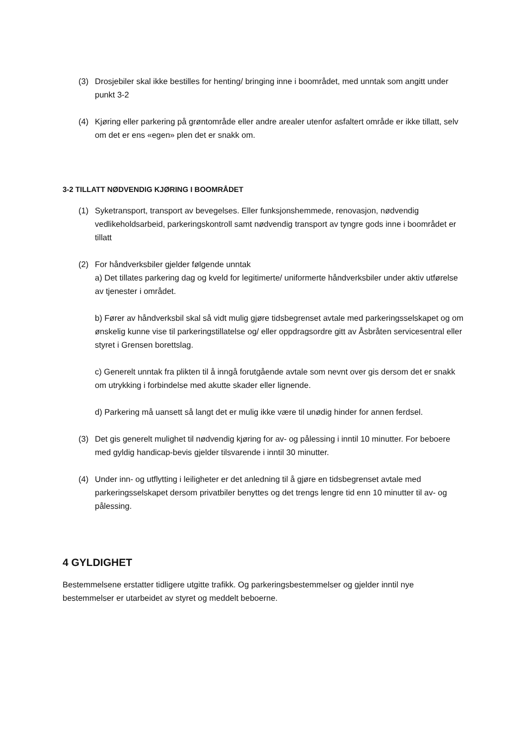(3) Drosjebiler skal ikke bestilles for henting/ bringing inne i boområdet, med unntak som angitt under punkt 3-2
(4) Kjøring eller parkering på grøntområde eller andre arealer utenfor asfaltert område er ikke tillatt, selv om det er ens «egen» plen det er snakk om.
3-2 TILLATT NØDVENDIG KJØRING I BOOMRÅDET
(1) Syketransport, transport av bevegelses. Eller funksjonshemmede, renovasjon, nødvendig vedlikeholdsarbeid, parkeringskontroll samt nødvendig transport av tyngre gods inne i boområdet er tillatt
(2) For håndverksbiler gjelder følgende unntak
a) Det tillates parkering dag og kveld for legitimerte/ uniformerte håndverksbiler under aktiv utførelse av tjenester i området.
b) Fører av håndverksbil skal så vidt mulig gjøre tidsbegrenset avtale med parkeringsselskapet og om ønskelig kunne vise til parkeringstillatelse og/ eller oppdragsordre gitt av Åsbråten servicesentral eller styret i Grensen borettslag.
c) Generelt unntak fra plikten til å inngå forutgående avtale som nevnt over gis dersom det er snakk om utrykking i forbindelse med akutte skader eller lignende.
d) Parkering må uansett så langt det er mulig ikke være til unødig hinder for annen ferdsel.
(3) Det gis generelt mulighet til nødvendig kjøring for av- og pålessing i inntil 10 minutter. For beboere med gyldig handicap-bevis gjelder tilsvarende i inntil 30 minutter.
(4) Under inn- og utflytting i leiligheter er det anledning til å gjøre en tidsbegrenset avtale med parkeringsselskapet dersom privatbiler benyttes og det trengs lengre tid enn 10 minutter til av- og pålessing.
4 GYLDIGHET
Bestemmelsene erstatter tidligere utgitte trafikk. Og parkeringsbestemmelser og gjelder inntil nye bestemmelser er utarbeidet av styret og meddelt beboerne.